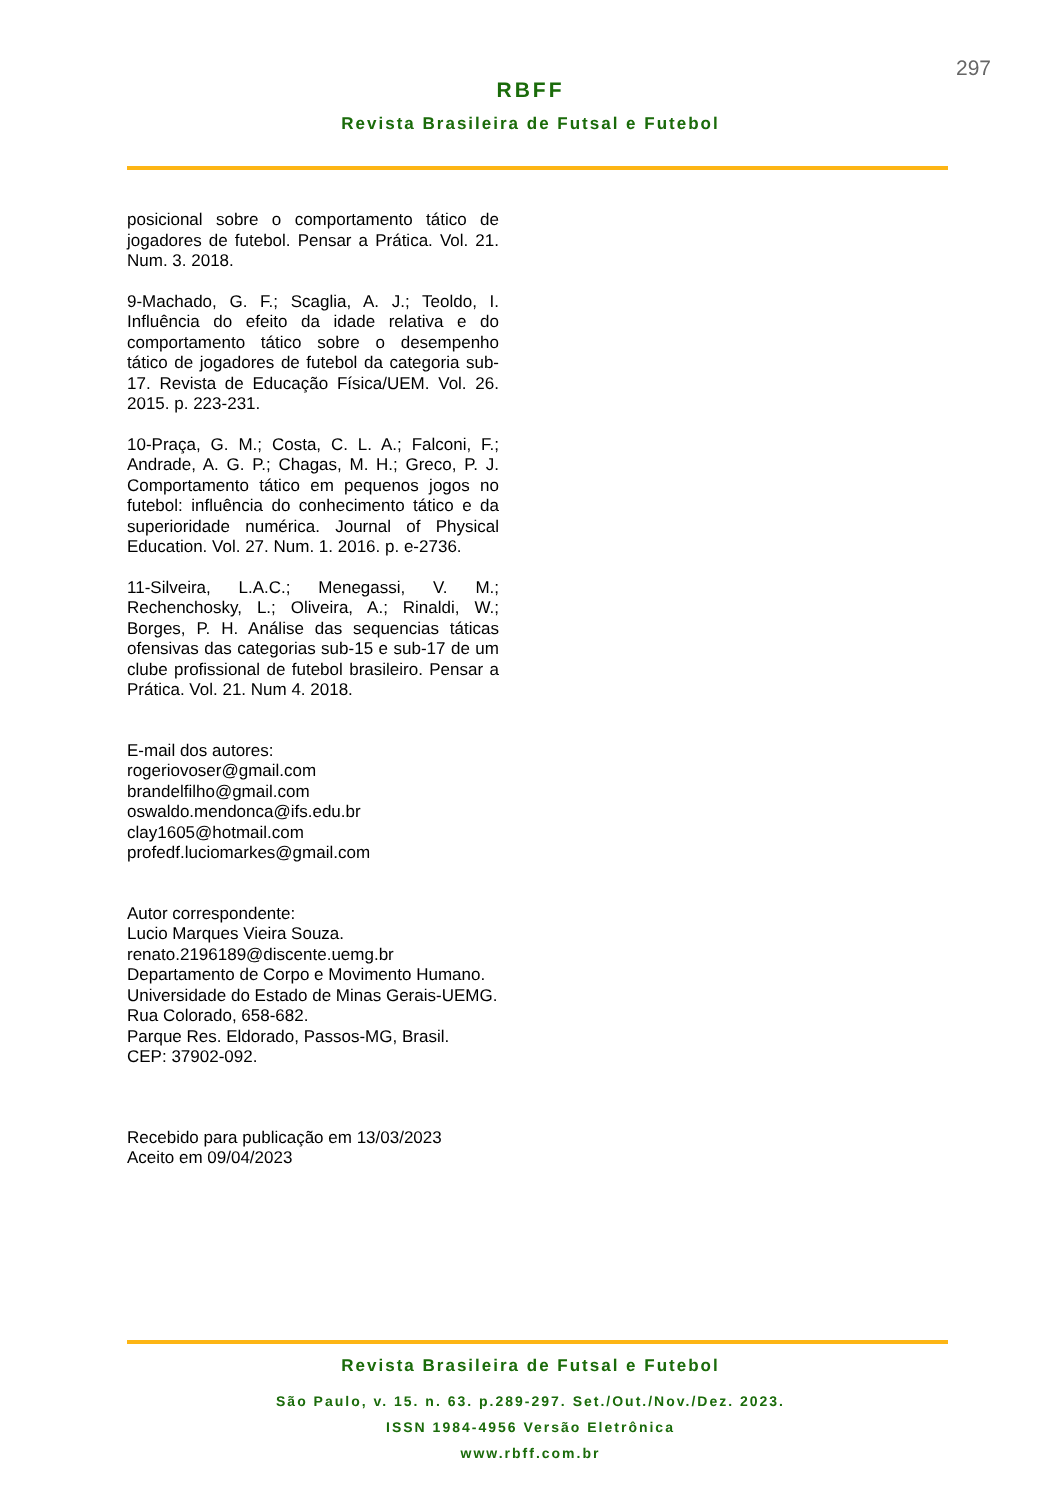297
RBFF
Revista Brasileira de Futsal e Futebol
posicional sobre o comportamento tático de jogadores de futebol. Pensar a Prática. Vol. 21. Num. 3. 2018.
9-Machado, G. F.; Scaglia, A. J.; Teoldo, I. Influência do efeito da idade relativa e do comportamento tático sobre o desempenho tático de jogadores de futebol da categoria sub-17. Revista de Educação Física/UEM. Vol. 26. 2015. p. 223-231.
10-Praça, G. M.; Costa, C. L. A.; Falconi, F.; Andrade, A. G. P.; Chagas, M. H.; Greco, P. J. Comportamento tático em pequenos jogos no futebol: influência do conhecimento tático e da superioridade numérica. Journal of Physical Education. Vol. 27. Num. 1. 2016. p. e-2736.
11-Silveira, L.A.C.; Menegassi, V. M.; Rechenchosky, L.; Oliveira, A.; Rinaldi, W.; Borges, P. H. Análise das sequencias táticas ofensivas das categorias sub-15 e sub-17 de um clube profissional de futebol brasileiro. Pensar a Prática. Vol. 21. Num 4. 2018.
E-mail dos autores:
rogeriovoser@gmail.com
brandelfilho@gmail.com
oswaldo.mendonca@ifs.edu.br
clay1605@hotmail.com
profedf.luciomarkes@gmail.com
Autor correspondente:
Lucio Marques Vieira Souza.
renato.2196189@discente.uemg.br
Departamento de Corpo e Movimento Humano.
Universidade do Estado de Minas Gerais-UEMG.
Rua Colorado, 658-682.
Parque Res. Eldorado, Passos-MG, Brasil.
CEP: 37902-092.
Recebido para publicação em 13/03/2023
Aceito em 09/04/2023
Revista Brasileira de Futsal e Futebol
São Paulo, v. 15. n. 63. p.289-297. Set./Out./Nov./Dez. 2023.
ISSN 1984-4956 Versão Eletrônica
www.rbff.com.br